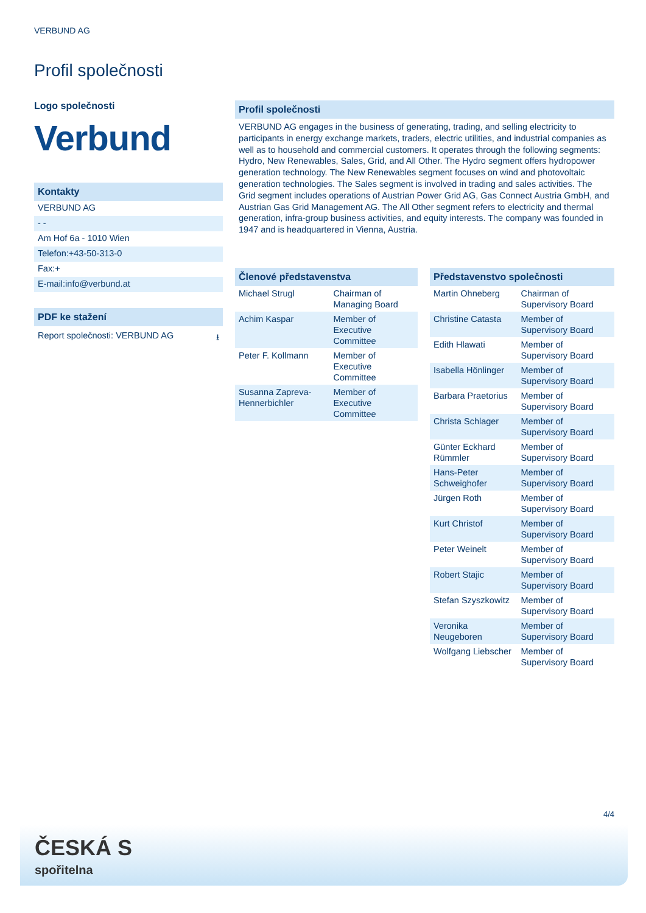VERBUND AG
Profil společnosti
Logo společnosti
Verbund
Kontakty
VERBUND AG
- -
Am Hof 6a - 1010 Wien
Telefon:+43-50-313-0
Fax:+
E-mail:info@verbund.at
PDF ke stažení
Report společnosti: VERBUND AG ⭳
Profil společnosti
VERBUND AG engages in the business of generating, trading, and selling electricity to participants in energy exchange markets, traders, electric utilities, and industrial companies as well as to household and commercial customers. It operates through the following segments: Hydro, New Renewables, Sales, Grid, and All Other. The Hydro segment offers hydropower generation technology. The New Renewables segment focuses on wind and photovoltaic generation technologies. The Sales segment is involved in trading and sales activities. The Grid segment includes operations of Austrian Power Grid AG, Gas Connect Austria GmbH, and Austrian Gas Grid Management AG. The All Other segment refers to electricity and thermal generation, infra-group business activities, and equity interests. The company was founded in 1947 and is headquartered in Vienna, Austria.
Členové představenstva
| Michael Strugl | Chairman of Managing Board |
| Achim Kaspar | Member of Executive Committee |
| Peter F. Kollmann | Member of Executive Committee |
| Susanna Zapreva-Hennerbichler | Member of Executive Committee |
Představenstvo společnosti
| Martin Ohneberg | Chairman of Supervisory Board |
| Christine Catasta | Member of Supervisory Board |
| Edith Hlawati | Member of Supervisory Board |
| Isabella Hönlinger | Member of Supervisory Board |
| Barbara Praetorius | Member of Supervisory Board |
| Christa Schlager | Member of Supervisory Board |
| Günter Eckhard Rümmler | Member of Supervisory Board |
| Hans-Peter Schweighofer | Member of Supervisory Board |
| Jürgen Roth | Member of Supervisory Board |
| Kurt Christof | Member of Supervisory Board |
| Peter Weinelt | Member of Supervisory Board |
| Robert Stajic | Member of Supervisory Board |
| Stefan Szyszkowitz | Member of Supervisory Board |
| Veronika Neugeboren | Member of Supervisory Board |
| Wolfgang Liebscher | Member of Supervisory Board |
4/4
ČESKÁ S
spořitelna